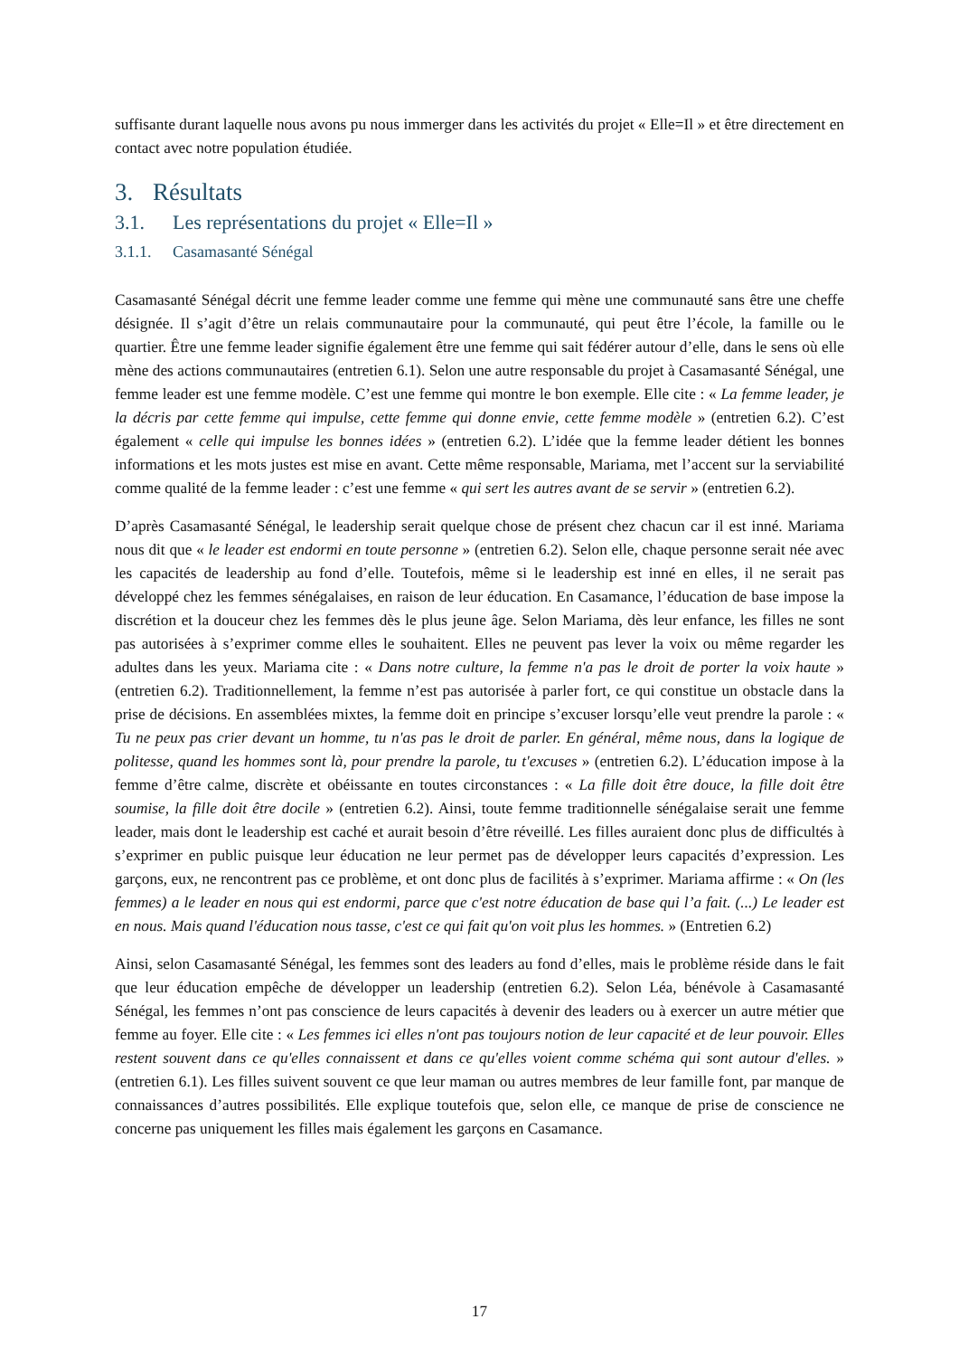suffisante durant laquelle nous avons pu nous immerger dans les activités du projet « Elle=Il » et être directement en contact avec notre population étudiée.
3. Résultats
3.1. Les représentations du projet « Elle=Il »
3.1.1. Casamasanté Sénégal
Casamasanté Sénégal décrit une femme leader comme une femme qui mène une communauté sans être une cheffe désignée. Il s’agit d’être un relais communautaire pour la communauté, qui peut être l’école, la famille ou le quartier. Être une femme leader signifie également être une femme qui sait fédérer autour d’elle, dans le sens où elle mène des actions communautaires (entretien 6.1). Selon une autre responsable du projet à Casamasanté Sénégal, une femme leader est une femme modèle. C’est une femme qui montre le bon exemple. Elle cite : « La femme leader, je la décris par cette femme qui impulse, cette femme qui donne envie, cette femme modèle » (entretien 6.2). C’est également « celle qui impulse les bonnes idées » (entretien 6.2). L’idée que la femme leader détient les bonnes informations et les mots justes est mise en avant. Cette même responsable, Mariama, met l’accent sur la serviabilité comme qualité de la femme leader : c’est une femme « qui sert les autres avant de se servir » (entretien 6.2).
D’après Casamasanté Sénégal, le leadership serait quelque chose de présent chez chacun car il est inné. Mariama nous dit que « le leader est endormi en toute personne » (entretien 6.2). Selon elle, chaque personne serait née avec les capacités de leadership au fond d’elle. Toutefois, même si le leadership est inné en elles, il ne serait pas développé chez les femmes sénégalaises, en raison de leur éducation. En Casamance, l’éducation de base impose la discrétion et la douceur chez les femmes dès le plus jeune âge. Selon Mariama, dès leur enfance, les filles ne sont pas autorisées à s’exprimer comme elles le souhaitent. Elles ne peuvent pas lever la voix ou même regarder les adultes dans les yeux. Mariama cite : « Dans notre culture, la femme n'a pas le droit de porter la voix haute » (entretien 6.2). Traditionnellement, la femme n’est pas autorisée à parler fort, ce qui constitue un obstacle dans la prise de décisions. En assemblées mixtes, la femme doit en principe s’excuser lorsqu’elle veut prendre la parole : « Tu ne peux pas crier devant un homme, tu n'as pas le droit de parler. En général, même nous, dans la logique de politesse, quand les hommes sont là, pour prendre la parole, tu t'excuses » (entretien 6.2). L’éducation impose à la femme d’être calme, discrète et obéissante en toutes circonstances : « La fille doit être douce, la fille doit être soumise, la fille doit être docile » (entretien 6.2). Ainsi, toute femme traditionnelle sénégalaise serait une femme leader, mais dont le leadership est caché et aurait besoin d’être réveillé. Les filles auraient donc plus de difficultés à s’exprimer en public puisque leur éducation ne leur permet pas de développer leurs capacités d’expression. Les garçons, eux, ne rencontrent pas ce problème, et ont donc plus de facilités à s’exprimer. Mariama affirme : « On (les femmes) a le leader en nous qui est endormi, parce que c'est notre éducation de base qui l’a fait. (...) Le leader est en nous. Mais quand l'éducation nous tasse, c'est ce qui fait qu'on voit plus les hommes. » (Entretien 6.2)
Ainsi, selon Casamasanté Sénégal, les femmes sont des leaders au fond d’elles, mais le problème réside dans le fait que leur éducation empêche de développer un leadership (entretien 6.2). Selon Léa, bénévole à Casamasanté Sénégal, les femmes n’ont pas conscience de leurs capacités à devenir des leaders ou à exercer un autre métier que femme au foyer. Elle cite : « Les femmes ici elles n'ont pas toujours notion de leur capacité et de leur pouvoir. Elles restent souvent dans ce qu'elles connaissent et dans ce qu'elles voient comme schéma qui sont autour d'elles. » (entretien 6.1). Les filles suivent souvent ce que leur maman ou autres membres de leur famille font, par manque de connaissances d’autres possibilités. Elle explique toutefois que, selon elle, ce manque de prise de conscience ne concerne pas uniquement les filles mais également les garçons en Casamance.
17